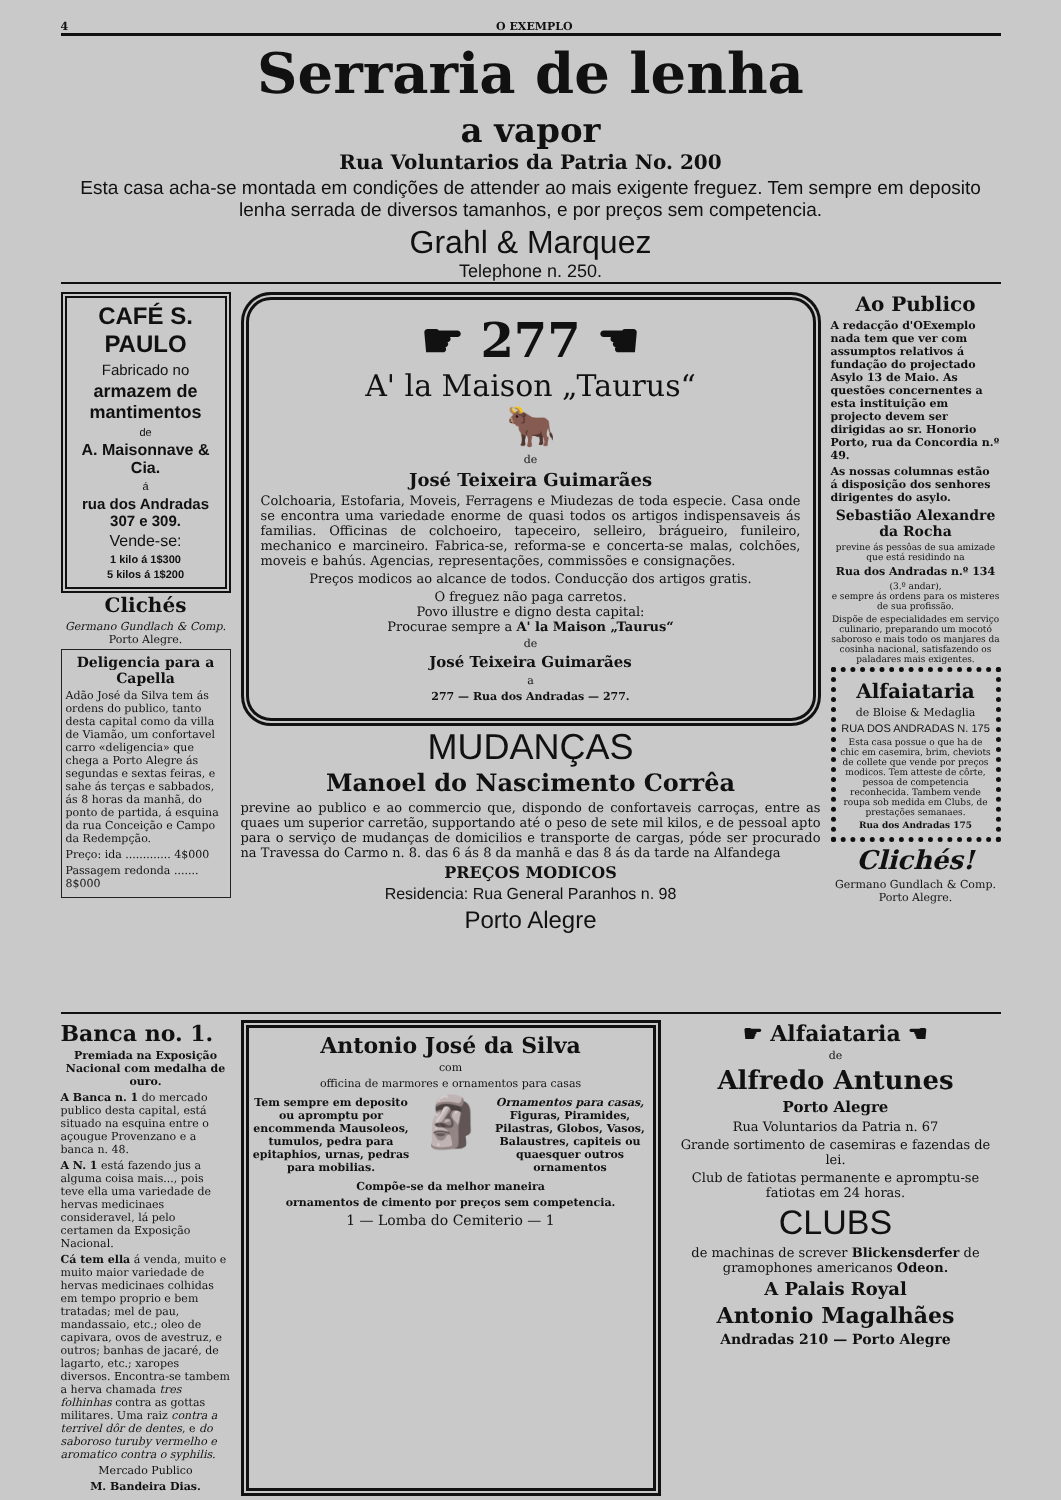4 O EXEMPLO
Serraria de lenha
a vapor
Rua Voluntarios da Patria No. 200
Esta casa acha-se montada em condições de attender ao mais exigente freguez. Tem sempre em deposito lenha serrada de diversos tamanhos, e por preços sem competencia.
Grahl & Marquez
Telephone n. 250.
CAFÉ S. PAULO
Fabricado no
armazem de mantimentos
de
A. Maisonnave & Cia.
á
rua dos Andradas 307 e 309.
Vende-se:
1 kilo á 1$300
5 kilos á 1$200
Clichés
Germano Gundlach & Comp.
Porto Alegre.
Deligencia para a Capella
Adão José da Silva tem ás ordens do publico, tanto desta capital como da villa de Viamão, um confortavel carro «deligencia» que chega a Porto Alegre ás segundas e sextas feiras, e sahe ás terças e sabbados, ás 8 horas da manhã, do ponto de partida, á esquina da rua Conceição e Campo da Redempção.
Preço: ida ............. 4$000
Passagem redonda ....... 8$000
☛ 277 ☚
A' la Maison „Taurus“
🐂
de
José Teixeira Guimarães
Colchoaria, Estofaria, Moveis, Ferragens e Miudezas de toda especie. Casa onde se encontra uma variedade enorme de quasi todos os artigos indispensaveis ás familias. Officinas de colchoeiro, tapeceiro, selleiro, brágueiro, funileiro, mechanico e marcineiro. Fabrica-se, reforma-se e concerta-se malas, colchões, moveis e bahús. Agencias, representações, commissões e consignações.
Preços modicos ao alcance de todos. Conducção dos artigos gratis.
O freguez não paga carretos.
Povo illustre e digno desta capital:
Procurae sempre a A' la Maison „Taurus“
de
José Teixeira Guimarães
a
277 — Rua dos Andradas — 277.
MUDANÇAS
Manoel do Nascimento Corrêa
previne ao publico e ao commercio que, dispondo de confortaveis carroças, entre as quaes um superior carretão, supportando até o peso de sete mil kilos, e de pessoal apto para o serviço de mudanças de domicilios e transporte de cargas, póde ser procurado na Travessa do Carmo n. 8. das 6 ás 8 da manhã e das 8 ás da tarde na Alfandega
PREÇOS MODICOS
Residencia: Rua General Paranhos n. 98
Porto Alegre
Ao Publico
A redacção d'OExemplo nada tem que ver com assumptos relativos á fundação do projectado Asylo 13 de Maio. As questões concernentes a esta instituição em projecto devem ser dirigidas ao sr. Honorio Porto, rua da Concordia n.º 49.
As nossas columnas estão á disposição dos senhores dirigentes do asylo.
Sebastião Alexandre da Rocha
previne ás pessôas de sua amizade que está residindo na
Rua dos Andradas n.º 134
(3.º andar),
e sempre ás ordens para os misteres de sua profissão.
Dispõe de especialidades em serviço culinario, preparando um mocotó saboroso e mais todo os manjares da cosinha nacional, satisfazendo os paladares mais exigentes.
Alfaiataria
de Bloise & Medaglia
RUA DOS ANDRADAS N. 175
Esta casa possue o que ha de chic em casemira, brim, cheviots de collete que vende por preços modicos. Tem atteste de côrte, pessoa de competencia reconhecida. Tambem vende roupa sob medida em Clubs, de prestações semanaes.
Rua dos Andradas 175
Clichés!
Germano Gundlach & Comp.
Porto Alegre.
Banca no. 1.
Premiada na Exposição Nacional com medalha de ouro.
A Banca n. 1 do mercado publico desta capital, está situado na esquina entre o açougue Provenzano e a banca n. 48.
A N. 1 está fazendo jus a alguma coisa mais..., pois teve ella uma variedade de hervas medicinaes consideravel, lá pelo certamen da Exposição Nacional.
Cá tem ella á venda, muito e muito maior variedade de hervas medicinaes colhidas em tempo proprio e bem tratadas; mel de pau, mandassaio, etc.; oleo de capivara, ovos de avestruz, e outros; banhas de jacaré, de lagarto, etc.; xaropes diversos. Encontra-se tambem a herva chamada tres folhinhas contra as gottas militares. Uma raiz contra a terrivel dôr de dentes, e do saboroso turuby vermelho e aromatico contra o syphilis.
Mercado Publico
M. Bandeira Dias.
Antonio José da Silva
com
officina de marmores e ornamentos para casas
Tem sempre em deposito ou apromptu por encommenda Mausoleos, tumulos, pedra para epitaphios, urnas, pedras para mobilias.
🗿
Ornamentos para casas, Figuras, Piramides, Pilastras, Globos, Vasos, Balaustres, capiteis ou quaesquer outros ornamentos
Compõe-se da melhor maneira
ornamentos de cimento por preços sem competencia.
1 — Lomba do Cemiterio — 1
☛ Alfaiataria ☚
de
Alfredo Antunes
Porto Alegre
Rua Voluntarios da Patria n. 67
Grande sortimento de casemiras e fazendas de lei.
Club de fatiotas permanente e apromptu-se fatiotas em 24 horas.
CLUBS
de machinas de screver Blickensderfer de gramophones americanos Odeon.
A Palais Royal
Antonio Magalhães
Andradas 210 — Porto Alegre